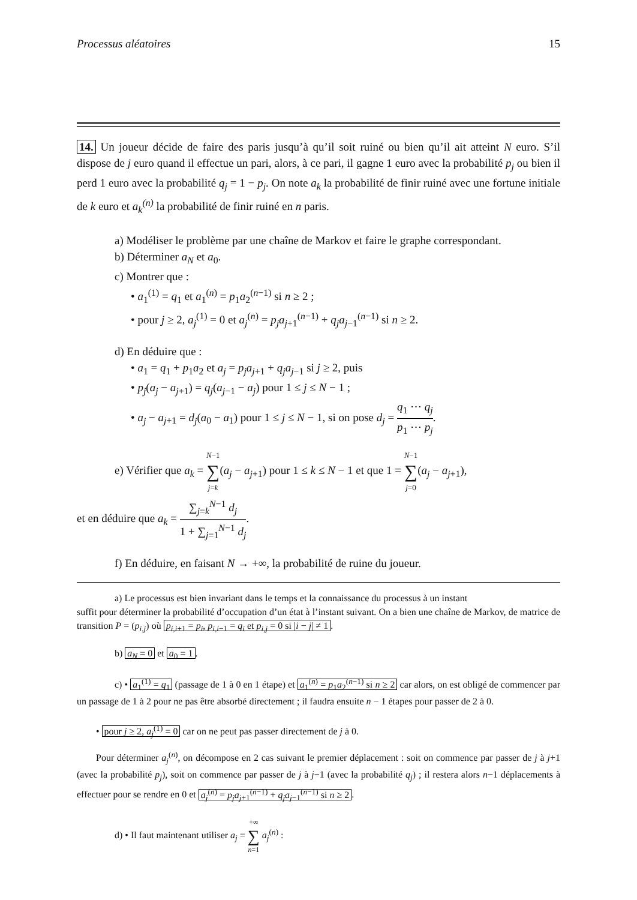Processus aléatoires 15
14. Un joueur décide de faire des paris jusqu’à qu’il soit ruiné ou bien qu’il ait atteint N euro. S’il dispose de j euro quand il effectue un pari, alors, à ce pari, il gagne 1 euro avec la probabilité p<sub>j</sub> ou bien il perd 1 euro avec la probabilité q<sub>j</sub> = 1 − p<sub>j</sub>. On note a<sub>k</sub> la probabilité de finir ruiné avec une fortune initiale de k euro et a<sub>k</sub><sup>(n)</sup> la probabilité de finir ruiné en n paris.
a) Modéliser le problème par une chaîne de Markov et faire le graphe correspondant.
b) Déterminer a<sub>N</sub> et a<sub>0</sub>.
c) Montrer que :
• a<sub>1</sub><sup>(1)</sup> = q<sub>1</sub> et a<sub>1</sub><sup>(n)</sup> = p<sub>1</sub>a<sub>2</sub><sup>(n−1)</sup> si n ≥ 2 ;
• pour j ≥ 2, a<sub>j</sub><sup>(1)</sup> = 0 et a<sub>j</sub><sup>(n)</sup> = p<sub>j</sub>a<sub>j+1</sub><sup>(n−1)</sup> + q<sub>j</sub>a<sub>j−1</sub><sup>(n−1)</sup> si n ≥ 2.
d) En déduire que :
• a<sub>1</sub> = q<sub>1</sub> + p<sub>1</sub>a<sub>2</sub> et a<sub>j</sub> = p<sub>j</sub>a<sub>j+1</sub> + q<sub>j</sub>a<sub>j−1</sub> si j ≥ 2, puis
• p<sub>j</sub>(a<sub>j</sub> − a<sub>j+1</sub>) = q<sub>j</sub>(a<sub>j−1</sub> − a<sub>j</sub>) pour 1 ≤ j ≤ N − 1 ;
• a<sub>j</sub> − a<sub>j+1</sub> = d<sub>j</sub>(a<sub>0</sub> − a<sub>1</sub>) pour 1 ≤ j ≤ N − 1, si on pose d<sub>j</sub> = q<sub>1</sub> ⋯ q<sub>j</sub> p<sub>1</sub> ⋯ p<sub>j</sub>.
e) Vérifier que a<sub>k</sub> = N−1 ∑ j=k(a<sub>j</sub> − a<sub>j+1</sub>) pour 1 ≤ k ≤ N − 1 et que 1 = N−1 ∑ j=0(a<sub>j</sub> − a<sub>j+1</sub>),
et en déduire que a<sub>k</sub> = ∑<sub>j=k</sub><sup>N−1</sup> d<sub>j</sub> 1 + ∑<sub>j=1</sub><sup>N−1</sup> d<sub>j</sub>.
f) En déduire, en faisant N → +∞, la probabilité de ruine du joueur.
a) Le processus est bien invariant dans le temps et la connaissance du processus à un instant
suffit pour déterminer la probabilité d’occupation d’un état à l’instant suivant. On a bien une chaîne de Markov, de matrice de transition P = (p<sub>i,j</sub>) où p<sub>i,i+1</sub> = p<sub>i</sub>, p<sub>i,i−1</sub> = q<sub>i</sub> et p<sub>i,j</sub> = 0 si |i − j| ≠ 1.
b) a<sub>N</sub> = 0 et a<sub>0</sub> = 1.
c) • a<sub>1</sub><sup>(1)</sup> = q<sub>1</sub> (passage de 1 à 0 en 1 étape) et a<sub>1</sub><sup>(n)</sup> = p<sub>1</sub>a<sub>2</sub><sup>(n−1)</sup> si n ≥ 2 car alors, on est obligé de commencer par un passage de 1 à 2 pour ne pas être absorbé directement ; il faudra ensuite n − 1 étapes pour passer de 2 à 0.
• pour j ≥ 2, a<sub>j</sub><sup>(1)</sup> = 0 car on ne peut pas passer directement de j à 0.
Pour déterminer a<sub>j</sub><sup>(n)</sup>, on décompose en 2 cas suivant le premier déplacement : soit on commence par passer de j à j+1 (avec la probabilité p<sub>j</sub>), soit on commence par passer de j à j−1 (avec la probabilité q<sub>j</sub>) ; il restera alors n−1 déplacements à effectuer pour se rendre en 0 et a<sub>j</sub><sup>(n)</sup> = p<sub>j</sub>a<sub>j+1</sub><sup>(n−1)</sup> + q<sub>j</sub>a<sub>j−1</sub><sup>(n−1)</sup> si n ≥ 2.
d) • Il faut maintenant utiliser a<sub>j</sub> = +∞ ∑ n=1 a<sub>j</sub><sup>(n)</sup> :